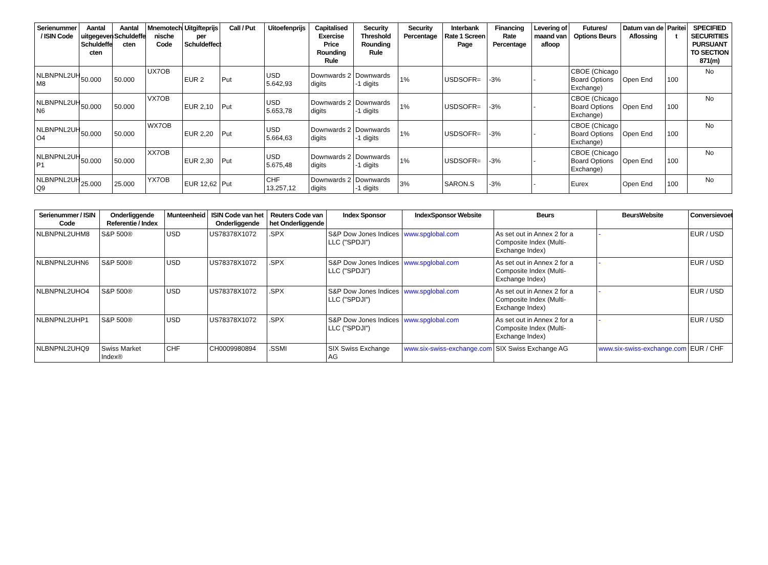| Serienummer / ISIN Code | Aantal uitgegeven Schuldeffe cten | Aantal Schuldeffe cten | Mnemotech nische Code | Uitgifteprijs per Schuldeffect | Call / Put | Uitoefenprijs | Capitalised Exercise Price Rounding Rule | Security Threshold Rounding Rule | Security Percentage | Interbank Rate 1 Screen Page | Financing Rate Percentage | Levering of maand van afloop | Futures/ Options Beurs | Datum van de Aflossing | Paritei t | SPECIFIED SECURITIES PURSUANT TO SECTION 871(m) |
| --- | --- | --- | --- | --- | --- | --- | --- | --- | --- | --- | --- | --- | --- | --- | --- | --- |
| NLBNPNL2UH M8 | 50.000 | 50.000 | UX7OB | EUR 2 | Put | USD 5.642,93 | Downwards 2 digits | Downwards -1 digits | 1% | USDSOFR= | -3% | - | CBOE (Chicago Board Options Exchange) | Open End | 100 | No |
| NLBNPNL2UH N6 | 50.000 | 50.000 | VX7OB | EUR 2,10 | Put | USD 5.653,78 | Downwards 2 digits | Downwards -1 digits | 1% | USDSOFR= | -3% | - | CBOE (Chicago Board Options Exchange) | Open End | 100 | No |
| NLBNPNL2UH O4 | 50.000 | 50.000 | WX7OB | EUR 2,20 | Put | USD 5.664,63 | Downwards 2 digits | Downwards -1 digits | 1% | USDSOFR= | -3% | - | CBOE (Chicago Board Options Exchange) | Open End | 100 | No |
| NLBNPNL2UH P1 | 50.000 | 50.000 | XX7OB | EUR 2,30 | Put | USD 5.675,48 | Downwards 2 digits | Downwards -1 digits | 1% | USDSOFR= | -3% | - | CBOE (Chicago Board Options Exchange) | Open End | 100 | No |
| NLBNPNL2UH Q9 | 25.000 | 25.000 | YX7OB | EUR 12,62 | Put | CHF 13.257,12 | Downwards 2 digits | Downwards -1 digits | 3% | SARON.S | -3% | - | Eurex | Open End | 100 | No |
| Serienummer / ISIN Code | Onderliggende Referentie / Index | Munteenheid | ISIN Code van het Onderliggende | Reuters Code van het Onderliggende | Index Sponsor | IndexSponsor Website | Beurs | BeursWebsite | Conversievoet |
| --- | --- | --- | --- | --- | --- | --- | --- | --- | --- |
| NLBNPNL2UHM8 | S&P 500® | USD | US78378X1072 | .SPX | S&P Dow Jones Indices LLC ("SPDJI") | www.spglobal.com | As set out in Annex 2 for a Composite Index (Multi-Exchange Index) | - | EUR / USD |
| NLBNPNL2UHN6 | S&P 500® | USD | US78378X1072 | .SPX | S&P Dow Jones Indices LLC ("SPDJI") | www.spglobal.com | As set out in Annex 2 for a Composite Index (Multi-Exchange Index) | - | EUR / USD |
| NLBNPNL2UHO4 | S&P 500® | USD | US78378X1072 | .SPX | S&P Dow Jones Indices LLC ("SPDJI") | www.spglobal.com | As set out in Annex 2 for a Composite Index (Multi-Exchange Index) | - | EUR / USD |
| NLBNPNL2UHP1 | S&P 500® | USD | US78378X1072 | .SPX | S&P Dow Jones Indices LLC ("SPDJI") | www.spglobal.com | As set out in Annex 2 for a Composite Index (Multi-Exchange Index) | - | EUR / USD |
| NLBNPNL2UHQ9 | Swiss Market Index® | CHF | CH0009980894 | .SSMI | SIX Swiss Exchange AG | www.six-swiss-exchange.com | SIX Swiss Exchange AG | www.six-swiss-exchange.com | EUR / CHF |